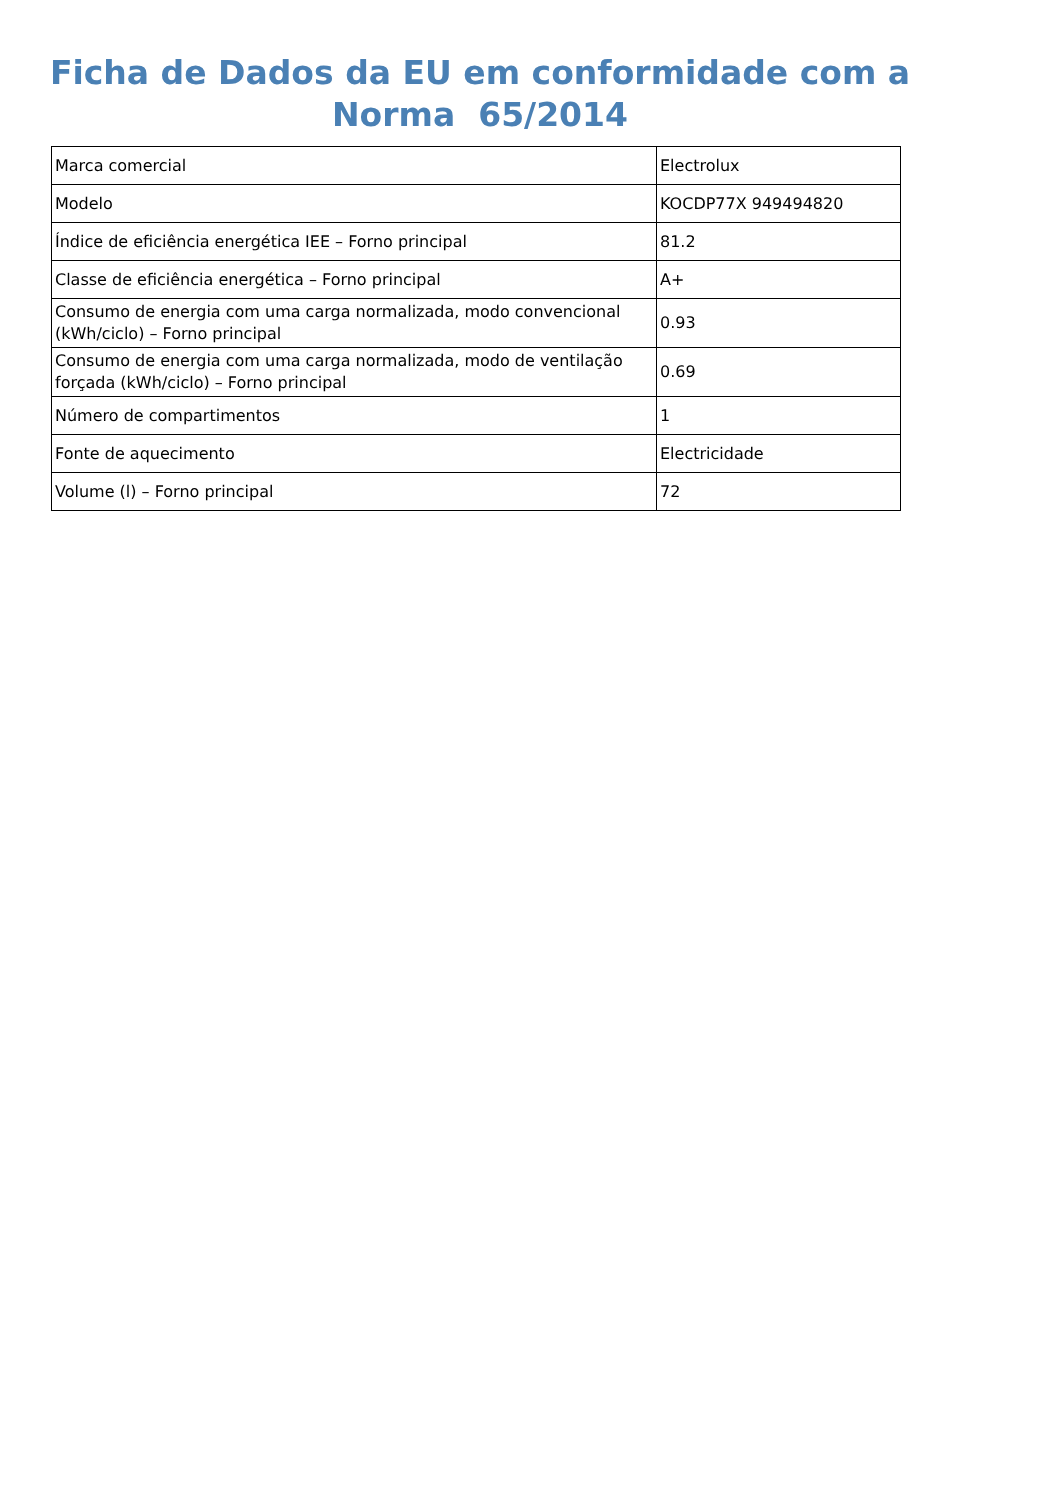Ficha de Dados da EU em conformidade com a
Norma 65/2014
| Marca comercial | Electrolux |
| Modelo | KOCDP77X 949494820 |
| Índice de eficiência energética IEE – Forno principal | 81.2 |
| Classe de eficiência energética – Forno principal | A+ |
| Consumo de energia com uma carga normalizada, modo convencional (kWh/ciclo) – Forno principal | 0.93 |
| Consumo de energia com uma carga normalizada, modo de ventilação forçada (kWh/ciclo) – Forno principal | 0.69 |
| Número de compartimentos | 1 |
| Fonte de aquecimento | Electricidade |
| Volume (l) – Forno principal | 72 |